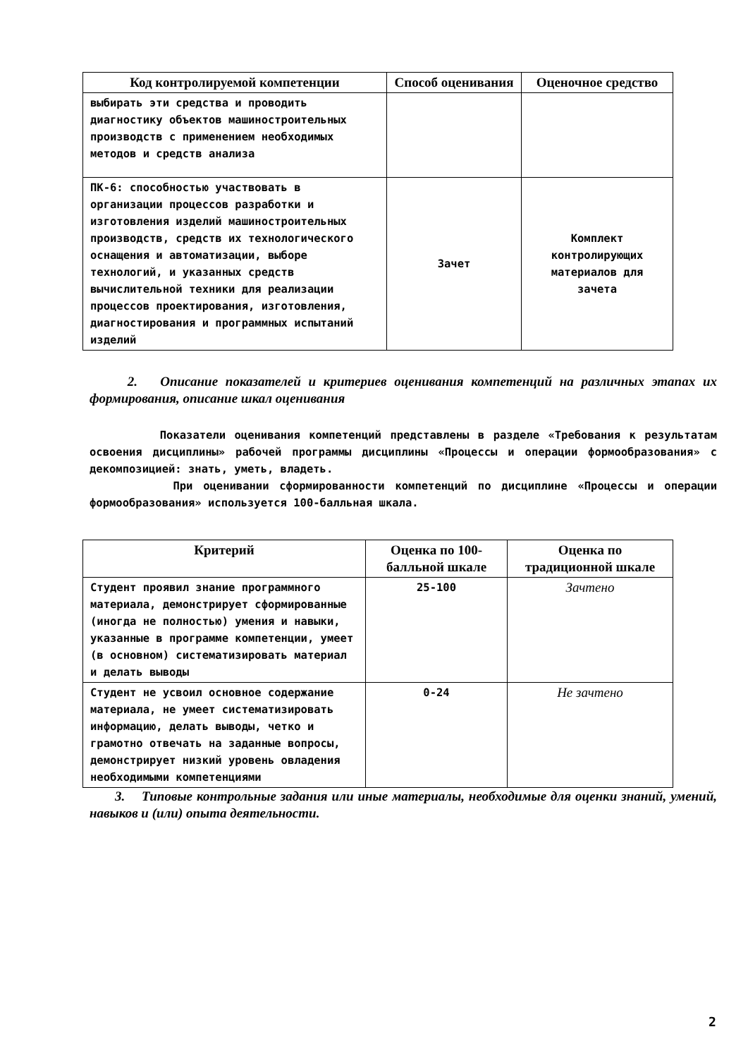| Код контролируемой компетенции | Способ оценивания | Оценочное средство |
| --- | --- | --- |
| выбирать эти средства и проводить диагностику объектов машиностроительных производств с применением необходимых методов и средств анализа | | |
| ПК-6: способностью участвовать в организации процессов разработки и изготовления изделий машиностроительных производств, средств их технологического оснащения и автоматизации, выборе технологий, и указанных средств вычислительной техники для реализации процессов проектирования, изготовления, диагностирования и программных испытаний изделий | Зачет | Комплект контролирующих материалов для зачета |
2. Описание показателей и критериев оценивания компетенций на различных этапах их формирования, описание шкал оценивания
Показатели оценивания компетенций представлены в разделе «Требования к результатам освоения дисциплины» рабочей программы дисциплины «Процессы и операции формообразования» с декомпозицией: знать, уметь, владеть.
При оценивании сформированности компетенций по дисциплине «Процессы и операции формообразования» используется 100-балльная шкала.
| Критерий | Оценка по 100-балльной шкале | Оценка по традиционной шкале |
| --- | --- | --- |
| Студент проявил знание программного материала, демонстрирует сформированные (иногда не полностью) умения и навыки, указанные в программе компетенции, умеет (в основном) систематизировать материал и делать выводы | 25-100 | Зачтено |
| Студент не усвоил основное содержание материала, не умеет систематизировать информацию, делать выводы, четко и грамотно отвечать на заданные вопросы, демонстрирует низкий уровень овладения необходимыми компетенциями | 0-24 | Не зачтено |
3. Типовые контрольные задания или иные материалы, необходимые для оценки знаний, умений, навыков и (или) опыта деятельности.
2